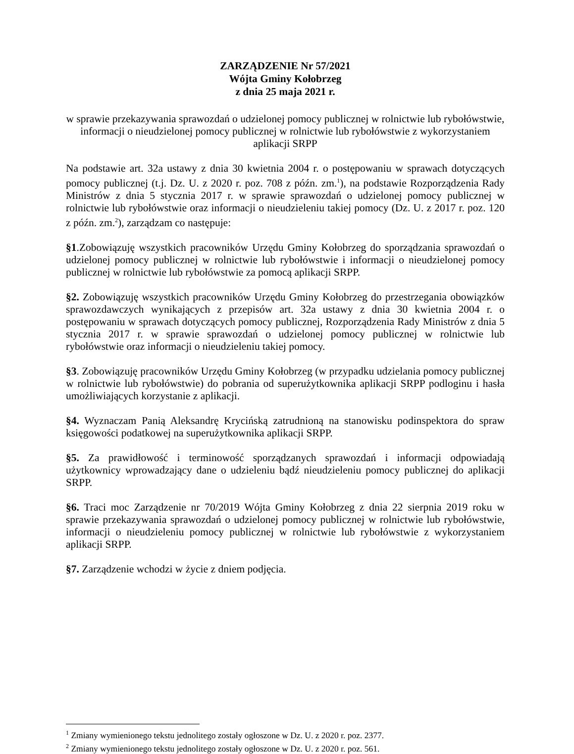ZARZĄDZENIE Nr 57/2021
Wójta Gminy Kołobrzeg
z dnia 25 maja 2021 r.
w sprawie przekazywania sprawozdań o udzielonej pomocy publicznej w rolnictwie lub rybołówstwie, informacji o nieudzielonej pomocy publicznej w rolnictwie lub rybołówstwie z wykorzystaniem aplikacji SRPP
Na podstawie art. 32a ustawy z dnia 30 kwietnia 2004 r. o postępowaniu w sprawach dotyczących pomocy publicznej (t.j. Dz. U. z 2020 r. poz. 708 z późn. zm.<sup>1</sup>), na podstawie Rozporządzenia Rady Ministrów z dnia 5 stycznia 2017 r. w sprawie sprawozdań o udzielonej pomocy publicznej w rolnictwie lub rybołówstwie oraz informacji o nieudzieleniu takiej pomocy (Dz. U. z 2017 r. poz. 120 z późn. zm.<sup>2</sup>), zarządzam co następuje:
§1.Zobowiązuję wszystkich pracowników Urzędu Gminy Kołobrzeg do sporządzania sprawozdań o udzielonej pomocy publicznej w rolnictwie lub rybołówstwie i informacji o nieudzielonej pomocy publicznej w rolnictwie lub rybołówstwie za pomocą aplikacji SRPP.
§2. Zobowiązuję wszystkich pracowników Urzędu Gminy Kołobrzeg do przestrzegania obowiązków sprawozdawczych wynikających z przepisów art. 32a ustawy z dnia 30 kwietnia 2004 r. o postępowaniu w sprawach dotyczących pomocy publicznej, Rozporządzenia Rady Ministrów z dnia 5 stycznia 2017 r. w sprawie sprawozdań o udzielonej pomocy publicznej w rolnictwie lub rybołówstwie oraz informacji o nieudzieleniu takiej pomocy.
§3. Zobowiązuję pracowników Urzędu Gminy Kołobrzeg (w przypadku udzielania pomocy publicznej w rolnictwie lub rybołówstwie) do pobrania od superużytkownika aplikacji SRPP podloginu i hasła umożliwiających korzystanie z aplikacji.
§4. Wyznaczam Panią Aleksandrę Krycińską zatrudnioną na stanowisku podinspektora do spraw księgowości podatkowej na superużytkownika aplikacji SRPP.
§5. Za prawidłowość i terminowość sporządzanych sprawozdań i informacji odpowiadają użytkownicy wprowadzający dane o udzieleniu bądź nieudzieleniu pomocy publicznej do aplikacji SRPP.
§6. Traci moc Zarządzenie nr 70/2019 Wójta Gminy Kołobrzeg z dnia 22 sierpnia 2019 roku w sprawie przekazywania sprawozdań o udzielonej pomocy publicznej w rolnictwie lub rybołówstwie, informacji o nieudzieleniu pomocy publicznej w rolnictwie lub rybołówstwie z wykorzystaniem aplikacji SRPP.
§7. Zarządzenie wchodzi w życie z dniem podjęcia.
<sup>1</sup> Zmiany wymienionego tekstu jednolitego zostały ogłoszone w Dz. U. z 2020 r. poz. 2377.
<sup>2</sup> Zmiany wymienionego tekstu jednolitego zostały ogłoszone w Dz. U. z 2020 r. poz. 561.